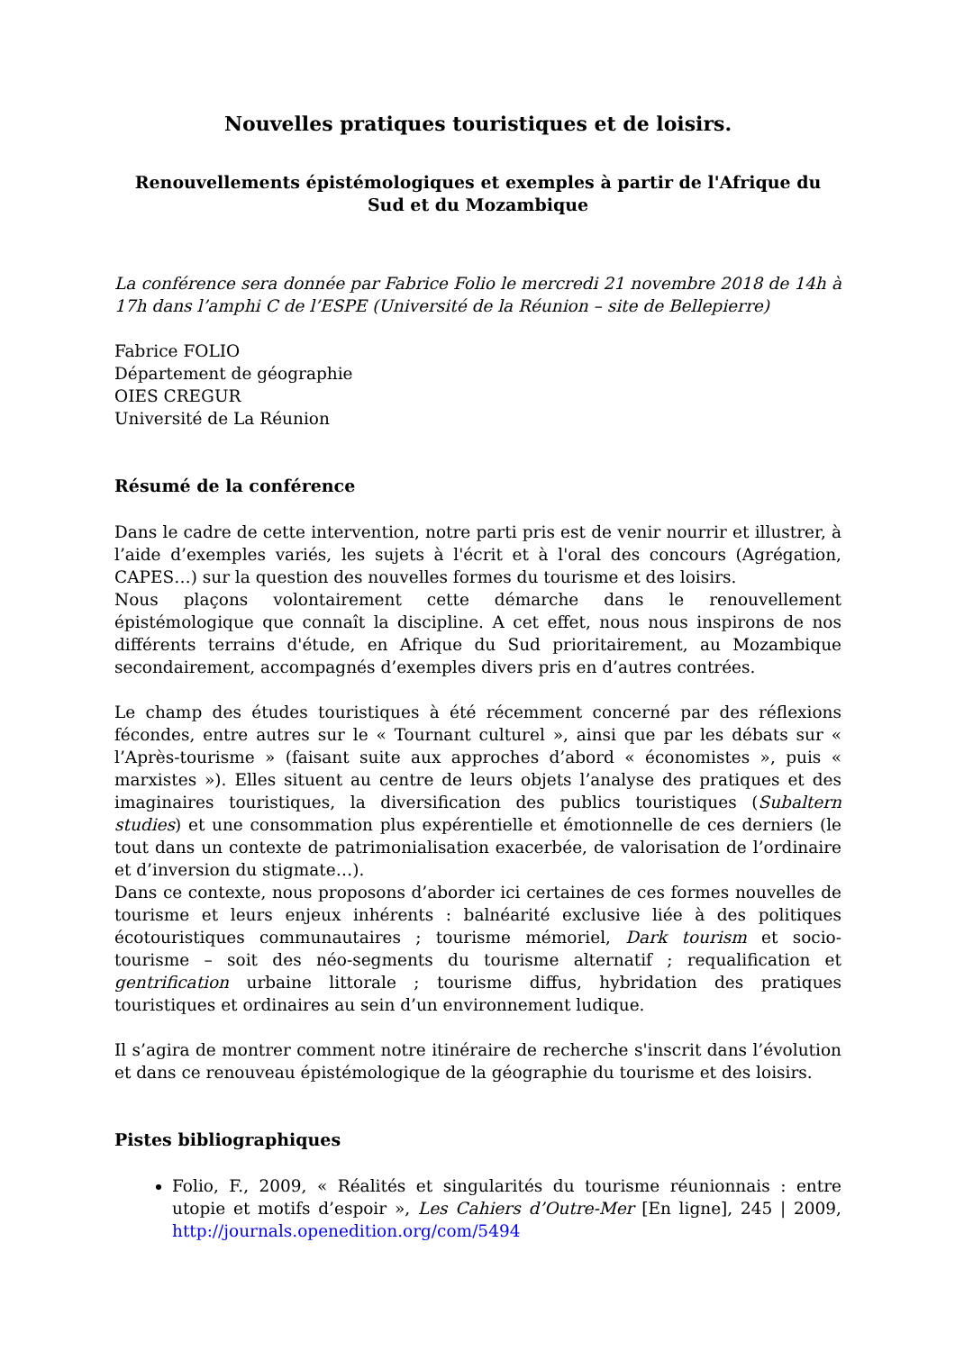Nouvelles pratiques touristiques et de loisirs.
Renouvellements épistémologiques et exemples à partir de l'Afrique du Sud et du Mozambique
La conférence sera donnée par Fabrice Folio le mercredi 21 novembre 2018 de 14h à 17h dans l’amphi C de l’ESPE (Université de la Réunion – site de Bellepierre)
Fabrice FOLIO
Département de géographie
OIES CREGUR
Université de La Réunion
Résumé de la conférence
Dans le cadre de cette intervention, notre parti pris est de venir nourrir et illustrer, à l’aide d’exemples variés, les sujets à l'écrit et à l'oral des concours (Agrégation, CAPES…) sur la question des nouvelles formes du tourisme et des loisirs.
Nous plaçons volontairement cette démarche dans le renouvellement épistémologique que connaît la discipline. A cet effet, nous nous inspirons de nos différents terrains d'étude, en Afrique du Sud prioritairement, au Mozambique secondairement, accompagnés d’exemples divers pris en d’autres contrées.
Le champ des études touristiques à été récemment concerné par des réflexions fécondes, entre autres sur le « Tournant culturel », ainsi que par les débats sur « l’Après-tourisme » (faisant suite aux approches d’abord « économistes », puis « marxistes »). Elles situent au centre de leurs objets l’analyse des pratiques et des imaginaires touristiques, la diversification des publics touristiques (Subaltern studies) et une consommation plus expérentielle et émotionnelle de ces derniers (le tout dans un contexte de patrimonialisation exacerbée, de valorisation de l’ordinaire et d’inversion du stigmate…).
Dans ce contexte, nous proposons d’aborder ici certaines de ces formes nouvelles de tourisme et leurs enjeux inhérents : balnéarité exclusive liée à des politiques écotouristiques communautaires ; tourisme mémoriel, Dark tourism et socio-tourisme – soit des néo-segments du tourisme alternatif ; requalification et gentrification urbaine littorale ; tourisme diffus, hybridation des pratiques touristiques et ordinaires au sein d’un environnement ludique.
Il s’agira de montrer comment notre itinéraire de recherche s'inscrit dans l’évolution et dans ce renouveau épistémologique de la géographie du tourisme et des loisirs.
Pistes bibliographiques
Folio, F., 2009, « Réalités et singularités du tourisme réunionnais : entre utopie et motifs d’espoir », Les Cahiers d’Outre-Mer [En ligne], 245 | 2009, http://journals.openedition.org/com/5494